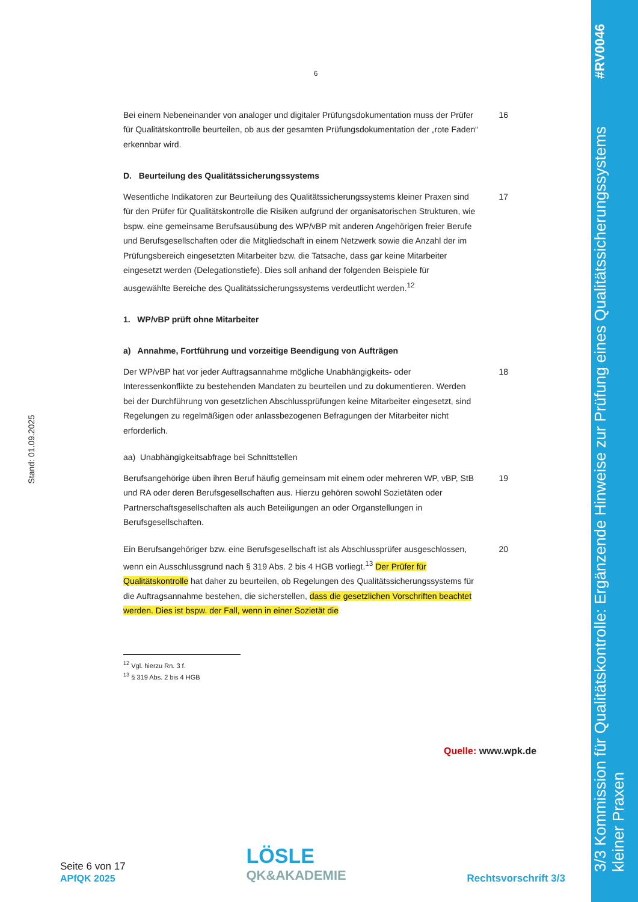3/3 Kommission für Qualitätskontrolle: Ergänzende Hinweise zur Prüfung eines Qualitätssicherungssystems kleiner Praxen #RV0046
Stand: 01.09.2025
6
Bei einem Nebeneinander von analoger und digitaler Prüfungsdokumentation muss der Prüfer für Qualitätskontrolle beurteilen, ob aus der gesamten Prüfungsdokumentation der „rote Faden“ erkennbar wird.
16
D. Beurteilung des Qualitätssicherungssystems
Wesentliche Indikatoren zur Beurteilung des Qualitätssicherungssystems kleiner Praxen sind für den Prüfer für Qualitätskontrolle die Risiken aufgrund der organisatorischen Strukturen, wie bspw. eine gemeinsame Berufsausübung des WP/vBP mit anderen Angehörigen freier Berufe und Berufsgesellschaften oder die Mitgliedschaft in einem Netzwerk sowie die Anzahl der im Prüfungsbereich eingesetzten Mitarbeiter bzw. die Tatsache, dass gar keine Mitarbeiter eingesetzt werden (Delegationstiefe). Dies soll anhand der folgenden Beispiele für ausgewählte Bereiche des Qualitätssicherungssystems verdeutlicht werden.<sup>12</sup>
17
1. WP/vBP prüft ohne Mitarbeiter
a) Annahme, Fortführung und vorzeitige Beendigung von Aufträgen
Der WP/vBP hat vor jeder Auftragsannahme mögliche Unabhängigkeits- oder Interessenkonflikte zu bestehenden Mandaten zu beurteilen und zu dokumentieren. Werden bei der Durchführung von gesetzlichen Abschlussprüfungen keine Mitarbeiter eingesetzt, sind Regelungen zu regelmäßigen oder anlassbezogenen Befragungen der Mitarbeiter nicht erforderlich.
18
aa) Unabhängigkeitsabfrage bei Schnittstellen
Berufsangehörige üben ihren Beruf häufig gemeinsam mit einem oder mehreren WP, vBP, StB und RA oder deren Berufsgesellschaften aus. Hierzu gehören sowohl Sozietäten oder Partnerschaftsgesellschaften als auch Beteiligungen an oder Organstellungen in Berufsgesellschaften.
19
Ein Berufsangehöriger bzw. eine Berufsgesellschaft ist als Abschlussprüfer ausgeschlossen, wenn ein Ausschlussgrund nach § 319 Abs. 2 bis 4 HGB vorliegt.<sup>13</sup> Der Prüfer für Qualitätskontrolle hat daher zu beurteilen, ob Regelungen des Qualitätssicherungssystems für die Auftragsannahme bestehen, die sicherstellen, dass die gesetzlichen Vorschriften beachtet werden. Dies ist bspw. der Fall, wenn in einer Sozietät die
20
<sup>12</sup> Vgl. hierzu Rn. 3 f.
<sup>13</sup> § 319 Abs. 2 bis 4 HGB
Quelle: www.wpk.de
Seite 6 von 17
APfQK 2025
LÖSLE
QK&AKADEMIE
Rechtsvorschrift 3/3